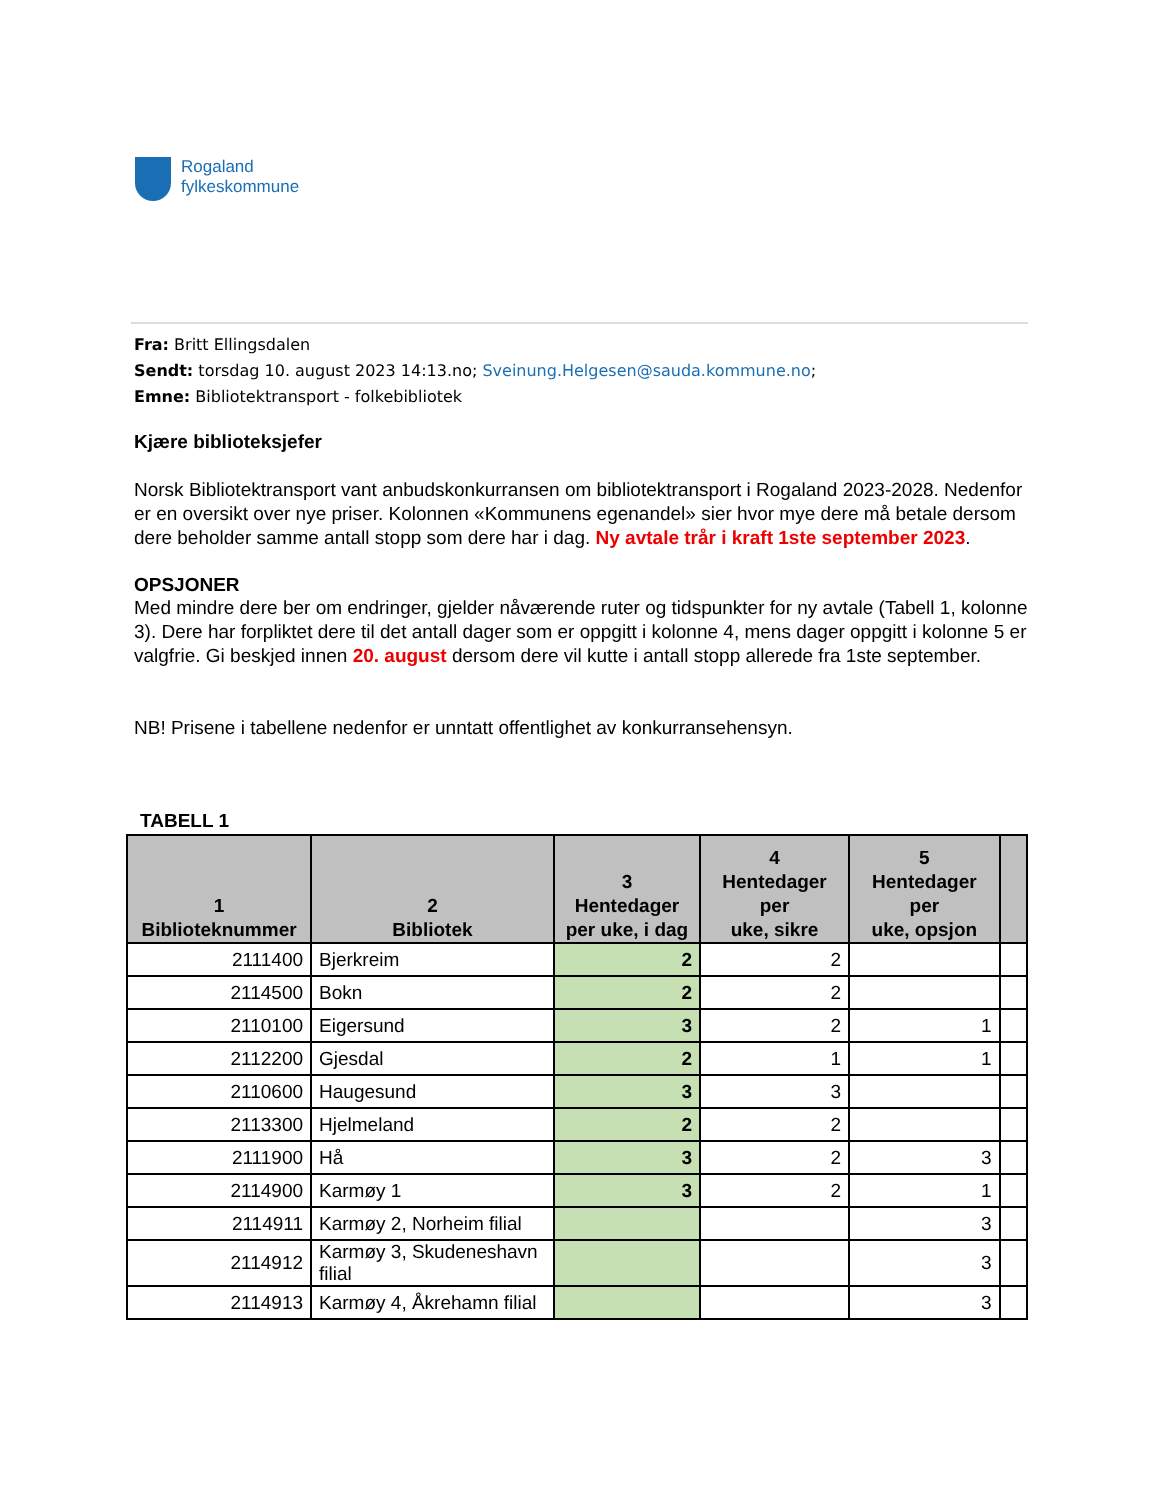Rogaland
fylkeskommune
Fra: Britt Ellingsdalen
Sendt: torsdag 10. august 2023 14:13.no; Sveinung.Helgesen@sauda.kommune.no;
Emne: Bibliotektransport - folkebibliotek
Kjære biblioteksjefer
Norsk Bibliotektransport vant anbudskonkurransen om bibliotektransport i Rogaland 2023-2028. Nedenfor er en oversikt over nye priser. Kolonnen «Kommunens egenandel» sier hvor mye dere må betale dersom dere beholder samme antall stopp som dere har i dag. Ny avtale trår i kraft 1ste september 2023.
OPSJONER
Med mindre dere ber om endringer, gjelder nåværende ruter og tidspunkter for ny avtale (Tabell 1, kolonne 3). Dere har forpliktet dere til det antall dager som er oppgitt i kolonne 4, mens dager oppgitt i kolonne 5 er valgfrie. Gi beskjed innen 20. august dersom dere vil kutte i antall stopp allerede fra 1ste september.
NB! Prisene i tabellene nedenfor er unntatt offentlighet av konkurransehensyn.
TABELL 1
| 1 Biblioteknummer | 2 Bibliotek | 3 Hentedager per uke, i dag | 4 Hentedager per uke, sikre | 5 Hentedager per uke, opsjon | |
| --- | --- | --- | --- | --- | --- |
| 2111400 | Bjerkreim | 2 | 2 | | |
| 2114500 | Bokn | 2 | 2 | | |
| 2110100 | Eigersund | 3 | 2 | 1 | |
| 2112200 | Gjesdal | 2 | 1 | 1 | |
| 2110600 | Haugesund | 3 | 3 | | |
| 2113300 | Hjelmeland | 2 | 2 | | |
| 2111900 | Hå | 3 | 2 | 3 | |
| 2114900 | Karmøy 1 | 3 | 2 | 1 | |
| 2114911 | Karmøy 2, Norheim filial | | | 3 | |
| 2114912 | Karmøy 3, Skudeneshavn filial | | | 3 | |
| 2114913 | Karmøy 4, Åkrehamn filial | | | 3 | |